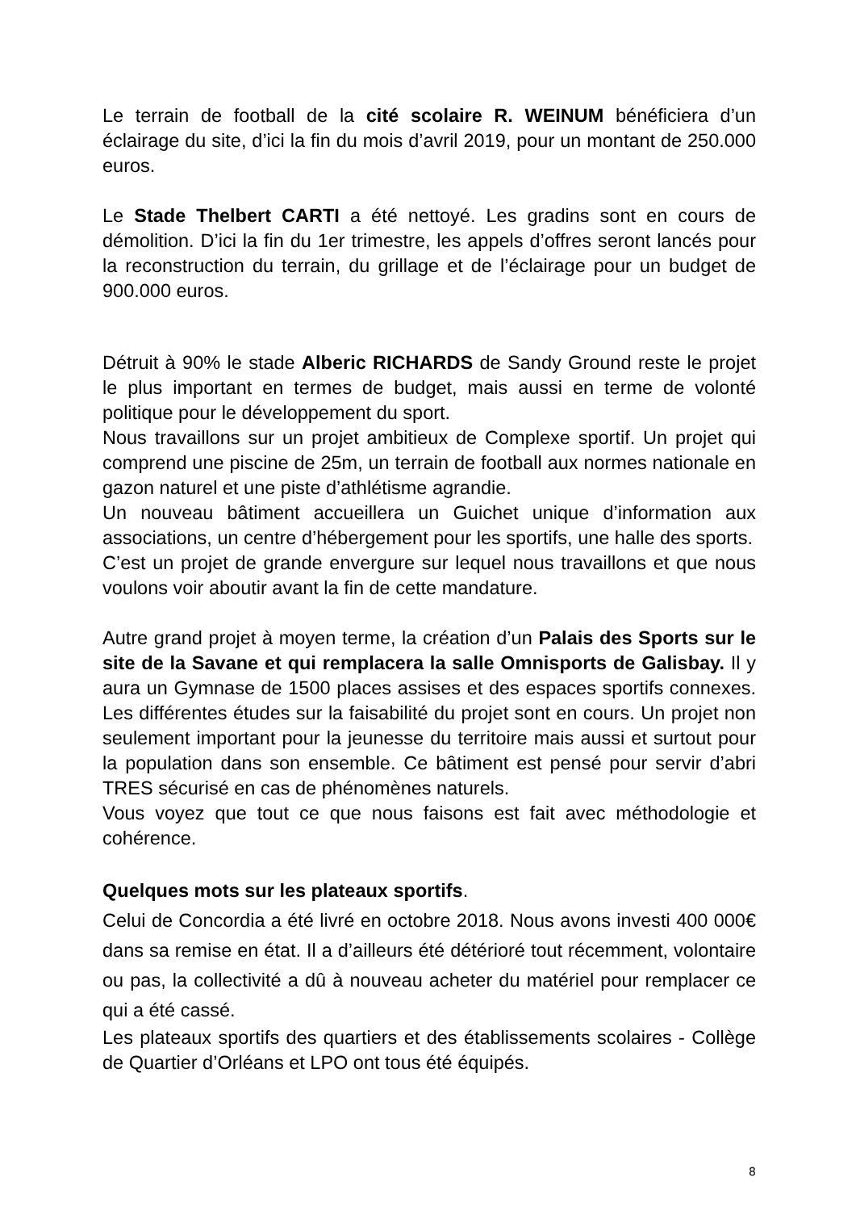Le terrain de football de la cité scolaire R. WEINUM bénéficiera d’un éclairage du site, d’ici la fin du mois d’avril 2019, pour un montant de 250.000 euros.
Le Stade Thelbert CARTI a été nettoyé. Les gradins sont en cours de démolition. D’ici la fin du 1er trimestre, les appels d’offres seront lancés pour la reconstruction du terrain, du grillage et de l’éclairage pour un budget de 900.000 euros.
Détruit à 90% le stade Alberic RICHARDS de Sandy Ground reste le projet le plus important en termes de budget, mais aussi en terme de volonté politique pour le développement du sport.
Nous travaillons sur un projet ambitieux de Complexe sportif. Un projet qui comprend une piscine de 25m, un terrain de football aux normes nationale en gazon naturel et une piste d’athlétisme agrandie.
Un nouveau bâtiment accueillera un Guichet unique d’information aux associations, un centre d’hébergement pour les sportifs, une halle des sports.
C’est un projet de grande envergure sur lequel nous travaillons et que nous voulons voir aboutir avant la fin de cette mandature.
Autre grand projet à moyen terme, la création d’un Palais des Sports sur le site de la Savane et qui remplacera la salle Omnisports de Galisbay. Il y aura un Gymnase de 1500 places assises et des espaces sportifs connexes. Les différentes études sur la faisabilité du projet sont en cours. Un projet non seulement important pour la jeunesse du territoire mais aussi et surtout pour la population dans son ensemble. Ce bâtiment est pensé pour servir d’abri TRES sécurisé en cas de phénomènes naturels.
Vous voyez que tout ce que nous faisons est fait avec méthodologie et cohérence.
Quelques mots sur les plateaux sportifs.
Celui de Concordia a été livré en octobre 2018. Nous avons investi 400 000€ dans sa remise en état. Il a d’ailleurs été détérioré tout récemment, volontaire ou pas, la collectivité a dû à nouveau acheter du matériel pour remplacer ce qui a été cassé.
Les plateaux sportifs des quartiers et des établissements scolaires - Collège de Quartier d’Orléans et LPO ont tous été équipés.
8